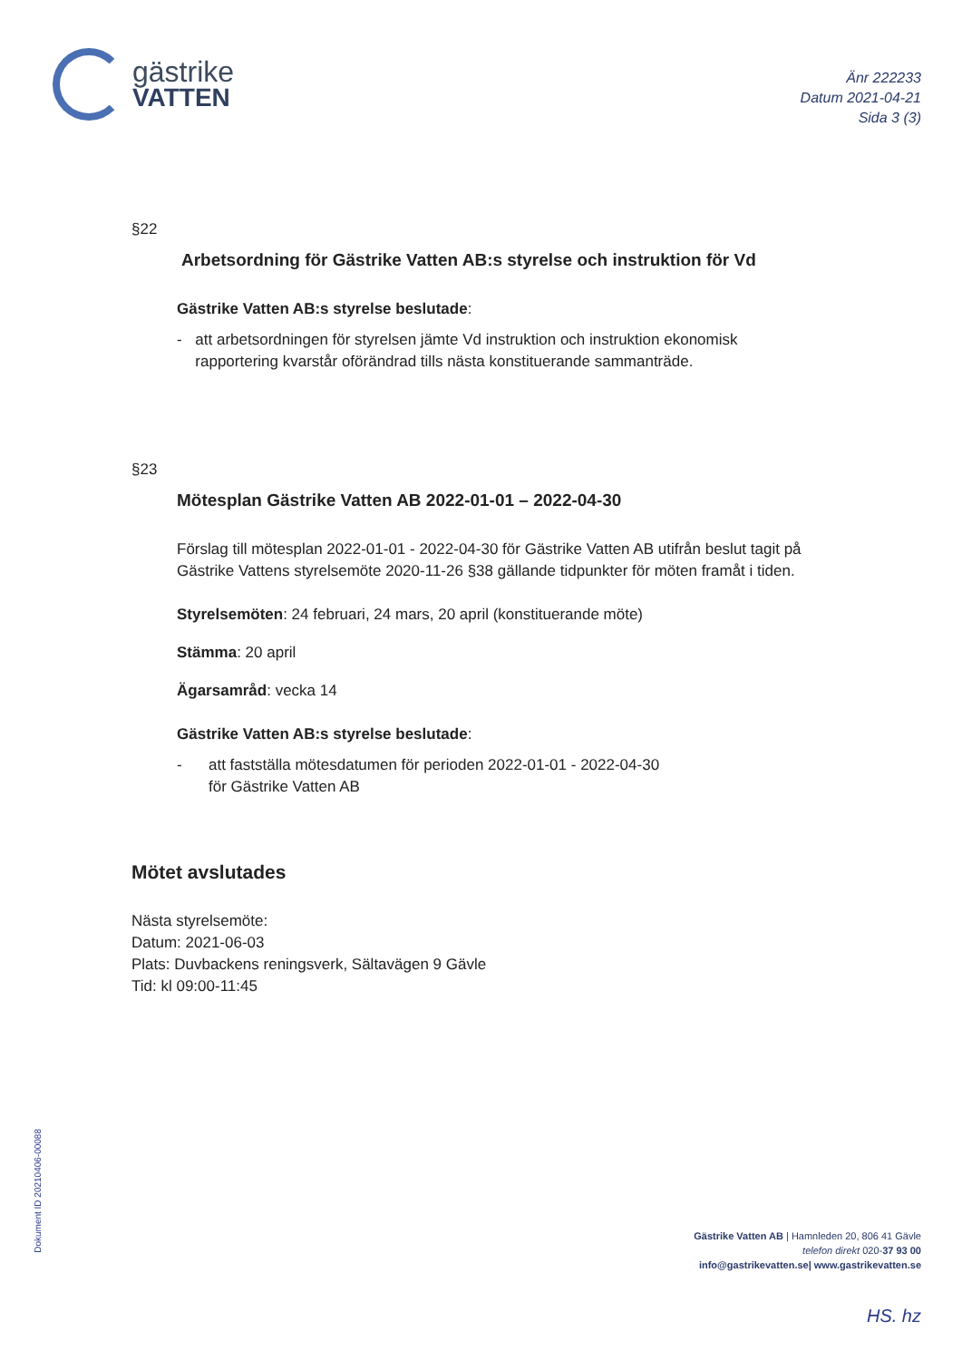gästrike
VATTEN
Änr 222233
Datum 2021-04-21
Sida 3 (3)
§22
Arbetsordning för Gästrike Vatten AB:s styrelse och instruktion för Vd
Gästrike Vatten AB:s styrelse beslutade:
- att arbetsordningen för styrelsen jämte Vd instruktion och instruktion ekonomisk rapportering kvarstår oförändrad tills nästa konstituerande sammanträde.
§23
Mötesplan Gästrike Vatten AB 2022-01-01 – 2022-04-30
Förslag till mötesplan 2022-01-01 - 2022-04-30 för Gästrike Vatten AB utifrån beslut tagit på Gästrike Vattens styrelsemöte 2020-11-26 §38 gällande tidpunkter för möten framåt i tiden.
Styrelsemöten: 24 februari, 24 mars, 20 april (konstituerande möte)
Stämma: 20 april
Ägarsamråd: vecka 14
Gästrike Vatten AB:s styrelse beslutade:
- att fastställa mötesdatumen för perioden 2022-01-01 - 2022-04-30
för Gästrike Vatten AB
Mötet avslutades
Nästa styrelsemöte:
Datum: 2021-06-03
Plats: Duvbackens reningsverk, Sältavägen 9 Gävle
Tid: kl 09:00-11:45
Dokument ID 20210406-00088
Gästrike Vatten AB | Hamnleden 20, 806 41 Gävle
telefon direkt 020-37 93 00
info@gastrikevatten.se| www.gastrikevatten.se
HS. hz